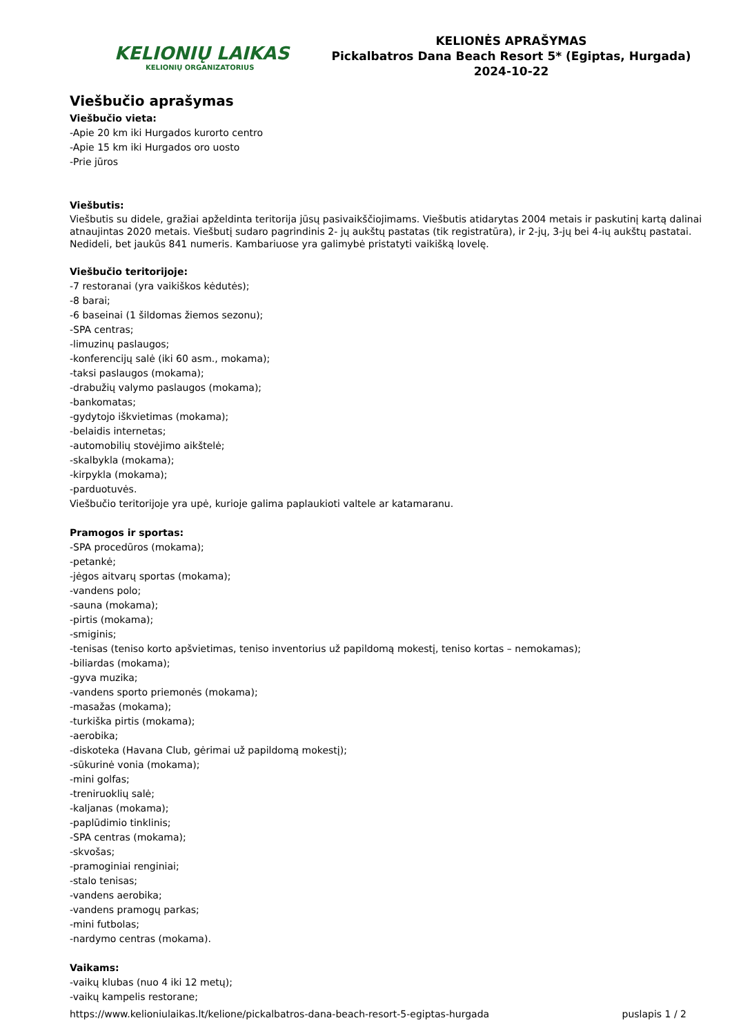KELIONIŲ LAIKAS
KELIONIŲ ORGANIZATORIUS
KELIONĖS APRAŠYMAS
Pickalbatros Dana Beach Resort 5* (Egiptas, Hurgada)
2024-10-22
Viešbučio aprašymas
Viešbučio vieta:
-Apie 20 km iki Hurgados kurorto centro
-Apie 15 km iki Hurgados oro uosto
-Prie jūros
Viešbutis:
Viešbutis su didele, gražiai apželdinta teritorija jūsų pasivaikščiojimams. Viešbutis atidarytas 2004 metais ir paskutinį kartą dalinai atnaujintas 2020 metais. Viešbutį sudaro pagrindinis 2- jų aukštų pastatas (tik registratūra), ir 2-jų, 3-jų bei 4-ių aukštų pastatai. Nedideli, bet jaukūs 841 numeris. Kambariuose yra galimybė pristatyti vaikišką lovelę.
Viešbučio teritorijoje:
-7 restoranai (yra vaikiškos kėdutės);
-8 barai;
-6 baseinai (1 šildomas žiemos sezonu);
-SPA centras;
-limuzinų paslaugos;
-konferencijų salė (iki 60 asm., mokama);
-taksi paslaugos (mokama);
-drabužių valymo paslaugos (mokama);
-bankomatas;
-gydytojo iškvietimas (mokama);
-belaidis internetas;
-automobilių stovėjimo aikštelė;
-skalbykla (mokama);
-kirpykla (mokama);
-parduotuvės.
Viešbučio teritorijoje yra upė, kurioje galima paplaukioti valtele ar katamaranu.
Pramogos ir sportas:
-SPA procedūros (mokama);
-petankė;
-jėgos aitvarų sportas (mokama);
-vandens polo;
-sauna (mokama);
-pirtis (mokama);
-smiginis;
-tenisas (teniso korto apšvietimas, teniso inventorius už papildomą mokestį, teniso kortas – nemokamas);
-biliardas (mokama);
-gyva muzika;
-vandens sporto priemonės (mokama);
-masažas (mokama);
-turkiška pirtis (mokama);
-aerobika;
-diskoteka (Havana Club, gėrimai už papildomą mokestį);
-sūkurinė vonia (mokama);
-mini golfas;
-treniruoklių salė;
-kaljanas (mokama);
-paplūdimio tinklinis;
-SPA centras (mokama);
-skvošas;
-pramoginiai renginiai;
-stalo tenisas;
-vandens aerobika;
-vandens pramogų parkas;
-mini futbolas;
-nardymo centras (mokama).
Vaikams:
-vaikų klubas (nuo 4 iki 12 metų);
-vaikų kampelis restorane;
https://www.kelioniulaikas.lt/kelione/pickalbatros-dana-beach-resort-5-egiptas-hurgada puslapis 1 / 2